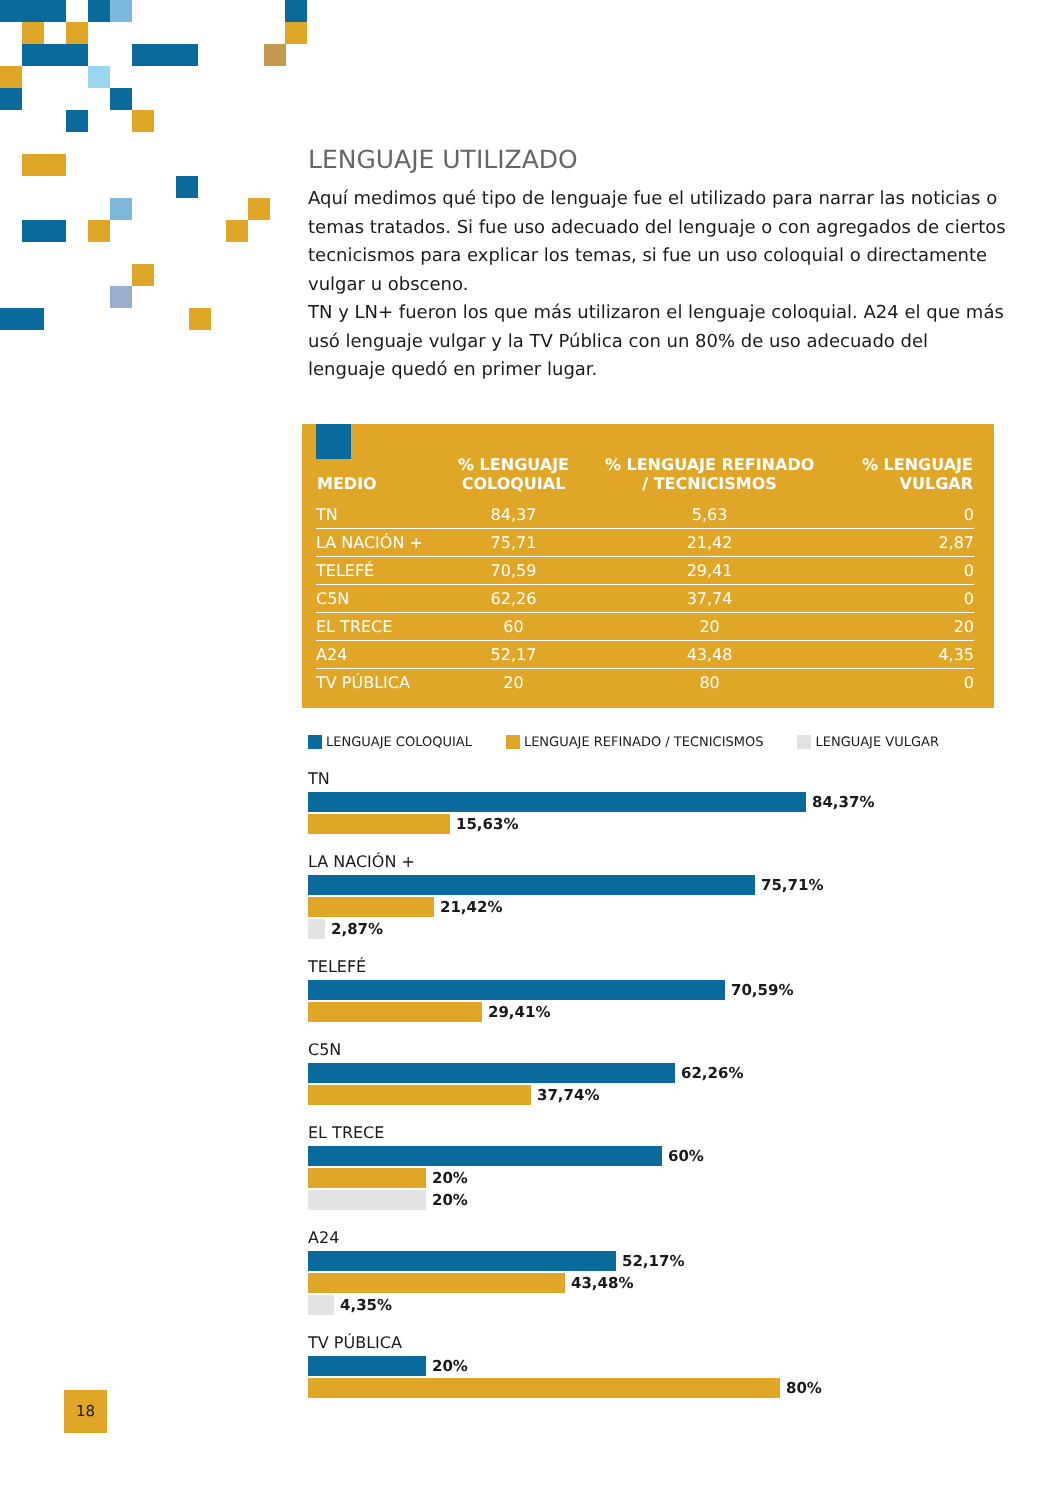LENGUAJE UTILIZADO
Aquí medimos qué tipo de lenguaje fue el utilizado para narrar las noticias o temas tratados. Si fue uso adecuado del lenguaje o con agregados de ciertos tecnicismos para explicar los temas, si fue un uso coloquial o directamente vulgar u obsceno.
TN y LN+ fueron los que más utilizaron el lenguaje coloquial. A24 el que más usó lenguaje vulgar y la TV Pública con un 80% de uso adecuado del lenguaje quedó en primer lugar.
| MEDIO | % LENGUAJE COLOQUIAL | % LENGUAJE REFINADO / TECNICISMOS | % LENGUAJE VULGAR |
| --- | --- | --- | --- |
| TN | 84,37 | 5,63 | 0 |
| LA NACIÓN + | 75,71 | 21,42 | 2,87 |
| TELEFÉ | 70,59 | 29,41 | 0 |
| C5N | 62,26 | 37,74 | 0 |
| EL TRECE | 60 | 20 | 20 |
| A24 | 52,17 | 43,48 | 4,35 |
| TV PÚBLICA | 20 | 80 | 0 |
LENGUAJE COLOQUIAL LENGUAJE REFINADO / TECNICISMOS
LENGUAJE VULGAR
TN
84,37%
15,63%
LA NACIÓN +
75,71%
21,42%
2,87%
TELEFÉ
70,59%
29,41%
C5N
62,26%
37,74%
EL TRECE
60%
20%
20%
A24
52,17%
43,48%
4,35%
TV PÚBLICA
20%
80%
18